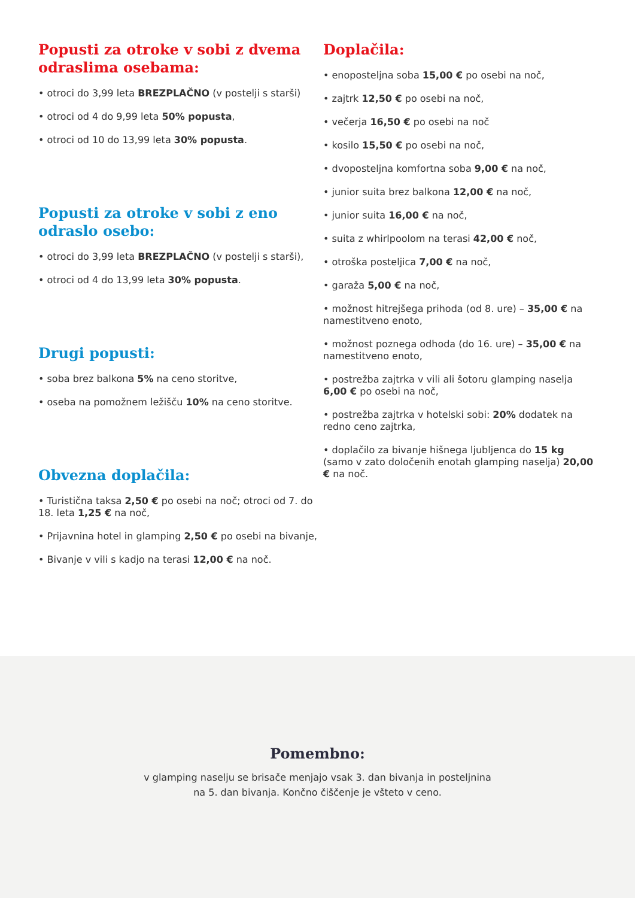Popusti za otroke v sobi z dvema odraslima osebama:
• otroci do 3,99 leta BREZPLAČNO (v postelji s starši)
• otroci od 4 do 9,99 leta 50% popusta,
• otroci od 10 do 13,99 leta 30% popusta.
Popusti za otroke v sobi z eno odraslo osebo:
• otroci do 3,99 leta BREZPLAČNO (v postelji s starši),
• otroci od 4 do 13,99 leta 30% popusta.
Drugi popusti:
• soba brez balkona 5% na ceno storitve,
• oseba na pomožnem ležišču 10% na ceno storitve.
Obvezna doplačila:
• Turistična taksa 2,50 € po osebi na noč; otroci od 7. do 18. leta 1,25 € na noč,
• Prijavnina hotel in glamping 2,50 € po osebi na bivanje,
• Bivanje v vili s kadjo na terasi 12,00 € na noč.
Doplačila:
• enoposteljna soba 15,00 € po osebi na noč,
• zajtrk 12,50 € po osebi na noč,
• večerja 16,50 € po osebi na noč
• kosilo 15,50 € po osebi na noč,
• dvoposteljna komfortna soba 9,00 € na noč,
• junior suita brez balkona 12,00 € na noč,
• junior suita 16,00 € na noč,
• suita z whirlpoolom na terasi 42,00 € noč,
• otroška posteljica 7,00 € na noč,
• garaža 5,00 € na noč,
• možnost hitrejšega prihoda (od 8. ure) – 35,00 € na namestitveno enoto,
• možnost poznega odhoda (do 16. ure) – 35,00 € na namestitveno enoto,
• postrežba zajtrka v vili ali šotoru glamping naselja 6,00 € po osebi na noč,
• postrežba zajtrka v hotelski sobi: 20% dodatek na redno ceno zajtrka,
• doplačilo za bivanje hišnega ljubljenca do 15 kg (samo v zato določenih enotah glamping naselja) 20,00 € na noč.
Pomembno:
v glamping naselju se brisače menjajo vsak 3. dan bivanja in posteljnina
na 5. dan bivanja. Končno čiščenje je všteto v ceno.